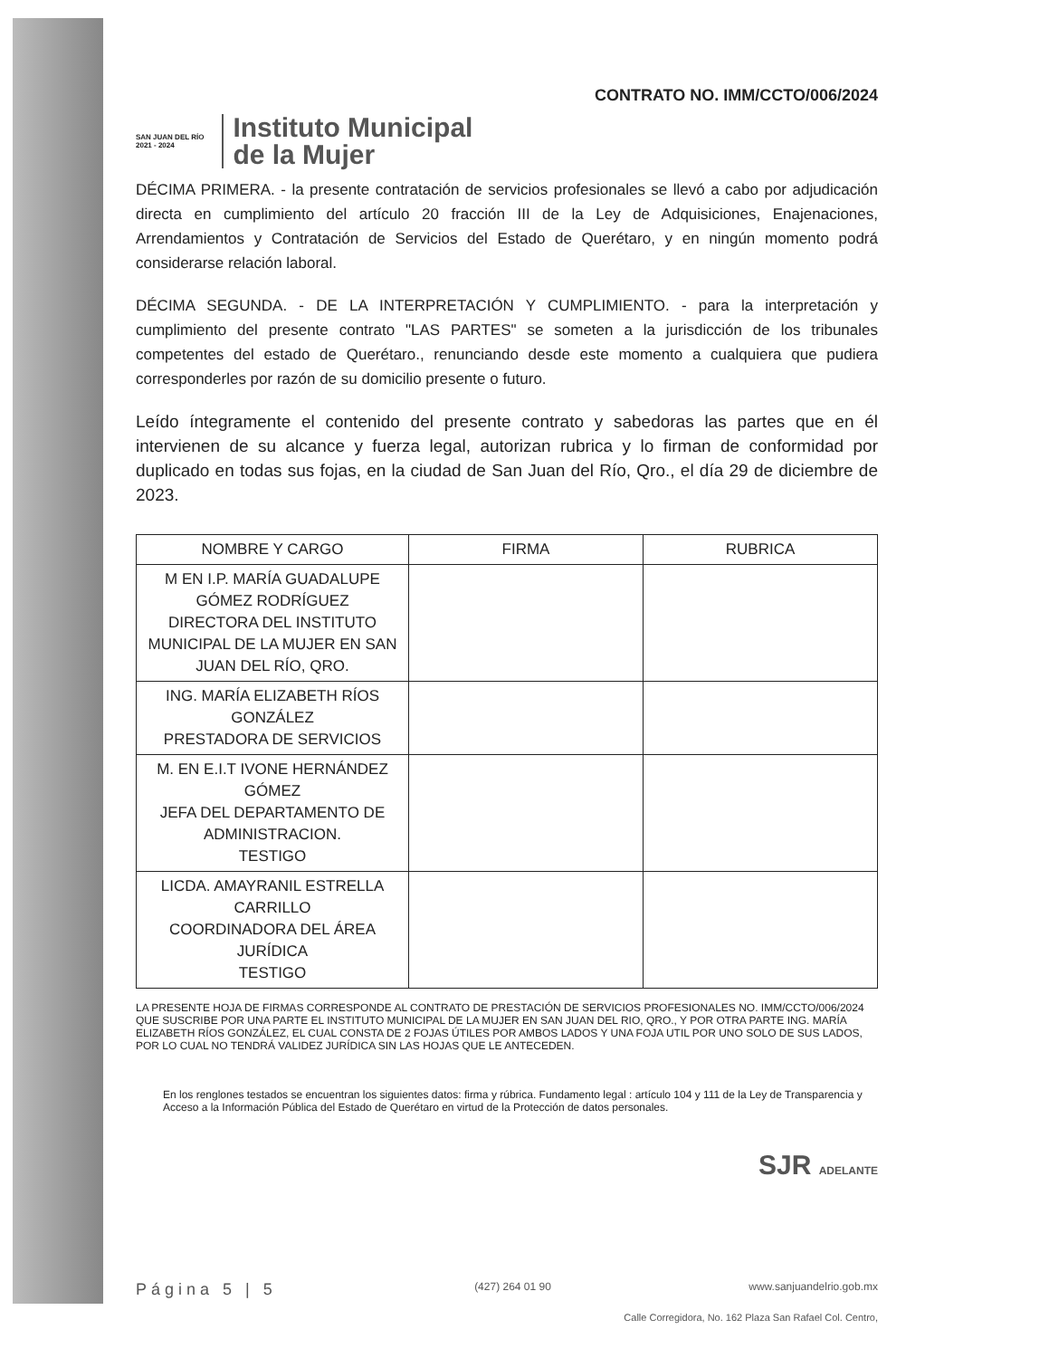CONTRATO NO. IMM/CCTO/006/2024
SAN JUAN DEL RÍO
2021 - 2024
Instituto Municipal
de la Mujer
DÉCIMA PRIMERA. - la presente contratación de servicios profesionales se llevó a cabo por adjudicación directa en cumplimiento del artículo 20 fracción III de la Ley de Adquisiciones, Enajenaciones, Arrendamientos y Contratación de Servicios del Estado de Querétaro, y en ningún momento podrá considerarse relación laboral.
DÉCIMA SEGUNDA. - DE LA INTERPRETACIÓN Y CUMPLIMIENTO. - para la interpretación y cumplimiento del presente contrato "LAS PARTES" se someten a la jurisdicción de los tribunales competentes del estado de Querétaro., renunciando desde este momento a cualquiera que pudiera corresponderles por razón de su domicilio presente o futuro.
Leído íntegramente el contenido del presente contrato y sabedoras las partes que en él intervienen de su alcance y fuerza legal, autorizan rubrica y lo firman de conformidad por duplicado en todas sus fojas, en la ciudad de San Juan del Río, Qro., el día 29 de diciembre de 2023.
| NOMBRE Y CARGO | FIRMA | RUBRICA |
| --- | --- | --- |
| M EN I.P. MARÍA GUADALUPE GÓMEZ RODRÍGUEZ DIRECTORA DEL INSTITUTO MUNICIPAL DE LA MUJER EN SAN JUAN DEL RÍO, QRO. | | |
| ING. MARÍA ELIZABETH RÍOS GONZÁLEZ PRESTADORA DE SERVICIOS | | |
| M. EN E.I.T IVONE HERNÁNDEZ GÓMEZ JEFA DEL DEPARTAMENTO DE ADMINISTRACION. TESTIGO | | |
| LICDA. AMAYRANIL ESTRELLA CARRILLO COORDINADORA DEL ÁREA JURÍDICA TESTIGO | | |
LA PRESENTE HOJA DE FIRMAS CORRESPONDE AL CONTRATO DE PRESTACIÓN DE SERVICIOS PROFESIONALES NO. IMM/CCTO/006/2024 QUE SUSCRIBE POR UNA PARTE EL INSTITUTO MUNICIPAL DE LA MUJER EN SAN JUAN DEL RIO, QRO., Y POR OTRA PARTE ING. MARÍA ELIZABETH RÍOS GONZÁLEZ, EL CUAL CONSTA DE 2 FOJAS ÚTILES POR AMBOS LADOS Y UNA FOJA UTIL POR UNO SOLO DE SUS LADOS, POR LO CUAL NO TENDRÁ VALIDEZ JURÍDICA SIN LAS HOJAS QUE LE ANTECEDEN.
En los renglones testados se encuentran los siguientes datos: firma y rúbrica. Fundamento legal : artículo 104 y 111 de la Ley de Transparencia y Acceso a la Información Pública del Estado de Querétaro en virtud de la Protección de datos personales.
SJR ADELANTE
Página 5 | 5 (427) 264 01 90 www.sanjuandelrio.gob.mx
Calle Corregidora, No. 162 Plaza San Rafael Col. Centro,